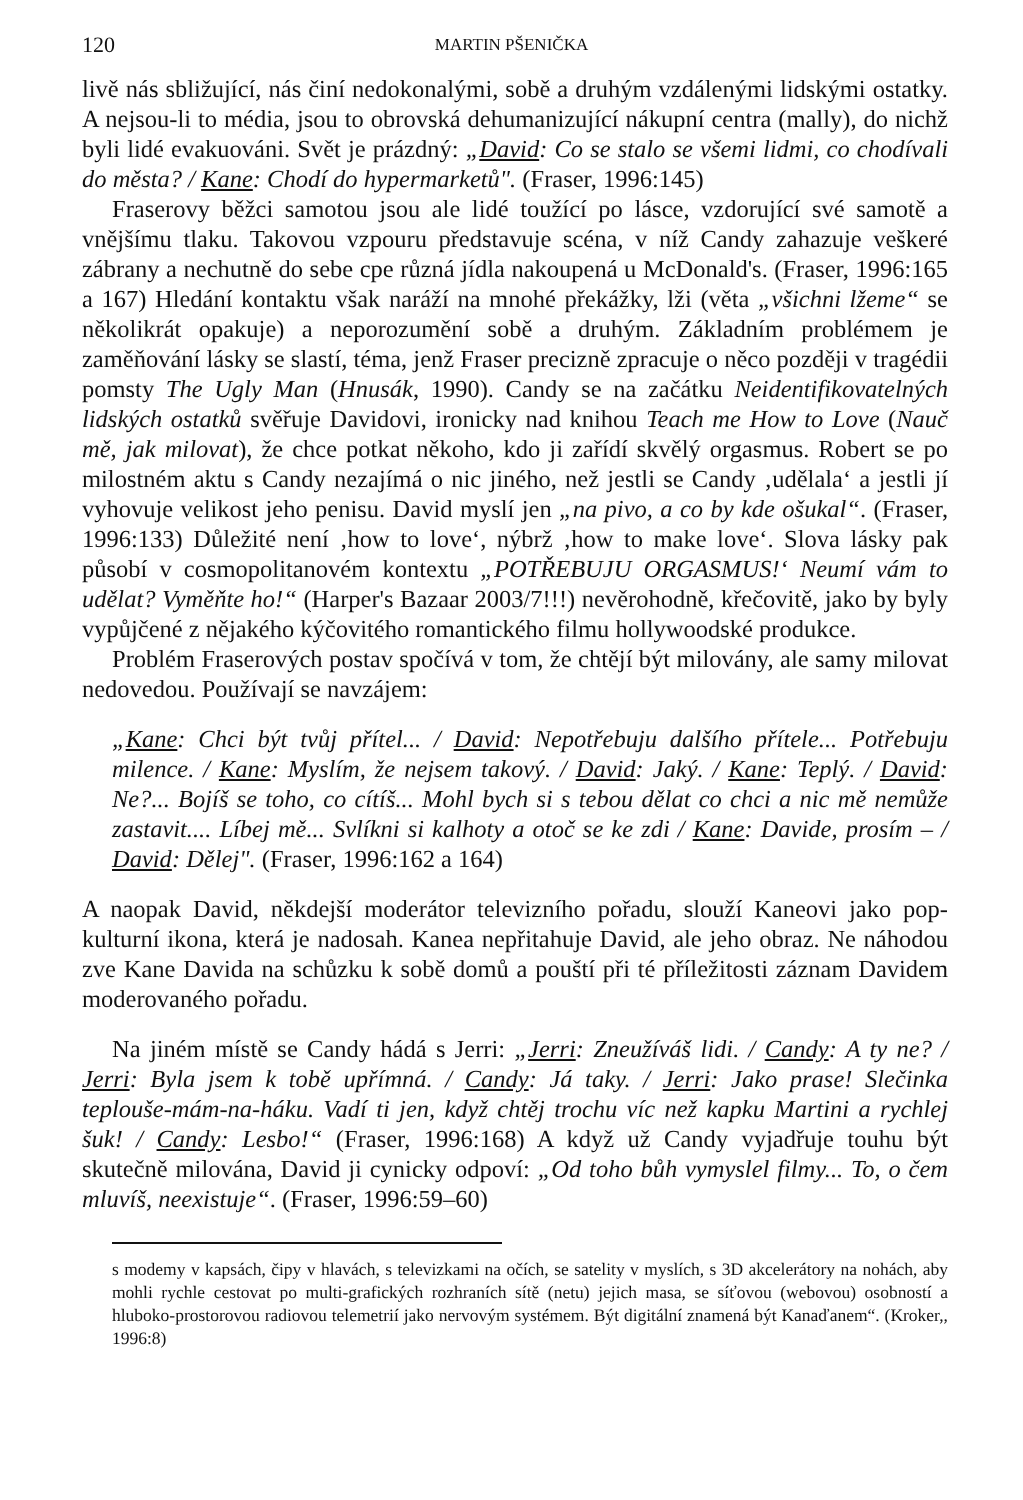120 MARTIN PŠENIČKA
livě nás sbližující, nás činí nedokonalými, sobě a druhým vzdálenými lidskými ostatky. A nejsou-li to média, jsou to obrovská dehumanizující nákupní centra (mally), do nichž byli lidé evakuováni. Svět je prázdný: „David: Co se stalo se všemi lidmi, co chodívali do města? / Kane: Chodí do hypermarketů". (Fraser, 1996:145)
Fraserovy běžci samotou jsou ale lidé toužící po lásce, vzdorující své samotě a vnějšímu tlaku. Takovou vzpouru představuje scéna, v níž Candy zahazuje veškeré zábrany a nechutně do sebe cpe různá jídla nakoupená u McDonald's. (Fraser, 1996:165 a 167) Hledání kontaktu však naráží na mnohé překážky, lži (věta „všichni lžeme“ se několikrát opakuje) a neporozumění sobě a druhým. Základním problémem je zaměňování lásky se slastí, téma, jenž Fraser precizně zpracuje o něco později v tragédii pomsty The Ugly Man (Hnusák, 1990). Candy se na začátku Neidentifikovatelných lidských ostatků svěřuje Davidovi, ironicky nad knihou Teach me How to Love (Nauč mě, jak milovat), že chce potkat někoho, kdo ji zařídí skvělý orgasmus. Robert se po milostném aktu s Candy nezajímá o nic jiného, než jestli se Candy ‚udělala‘ a jestli jí vyhovuje velikost jeho penisu. David myslí jen „na pivo, a co by kde ošukal“. (Fraser, 1996:133) Důležité není ‚how to love‘, nýbrž ‚how to make love‘. Slova lásky pak působí v cosmopolitanovém kontextu „POTŘEBUJU ORGASMUS!‘ Neumí vám to udělat? Vyměňte ho!“ (Harper's Bazaar 2003/7!!!) nevěrohodně, křečovitě, jako by byly vypůjčené z nějakého kýčovitého romantického filmu hollywoodské produkce.
Problém Fraserových postav spočívá v tom, že chtějí být milovány, ale samy milovat nedovedou. Používají se navzájem:
„Kane: Chci být tvůj přítel... / David: Nepotřebuju dalšího přítele... Potřebuju milence. / Kane: Myslím, že nejsem takový. / David: Jaký. / Kane: Teplý. / David: Ne?... Bojíš se toho, co cítíš... Mohl bych si s tebou dělat co chci a nic mě nemůže zastavit.... Líbej mě... Svlíkni si kalhoty a otoč se ke zdi / Kane: Davide, prosím – / David: Dělej". (Fraser, 1996:162 a 164)
A naopak David, někdejší moderátor televizního pořadu, slouží Kaneovi jako pop-kulturní ikona, která je nadosah. Kanea nepřitahuje David, ale jeho obraz. Ne náhodou zve Kane Davida na schůzku k sobě domů a pouští při té příležitosti záznam Davidem moderovaného pořadu.
Na jiném místě se Candy hádá s Jerri: „Jerri: Zneužíváš lidi. / Candy: A ty ne? / Jerri: Byla jsem k tobě upřímná. / Candy: Já taky. / Jerri: Jako prase! Slečinka teplouše-mám-na-háku. Vadí ti jen, když chtěj trochu víc než kapku Martini a rychlej šuk! / Candy: Lesbo!“ (Fraser, 1996:168) A když už Candy vyjadřuje touhu být skutečně milována, David ji cynicky odpoví: „Od toho bůh vymyslel filmy... To, o čem mluvíš, neexistuje“. (Fraser, 1996:59–60)
s modemy v kapsách, čipy v hlavách, s televizkami na očích, se satelity v myslích, s 3D akcelerátory na nohách, aby mohli rychle cestovat po multi-grafických rozhraních sítě (netu) jejich masa, se síťovou (webovou) osobností a hluboko-prostorovou radiovou telemetrií jako nervovým systémem. Být digitální znamená být Kanaďanem“. (Kroker,, 1996:8)